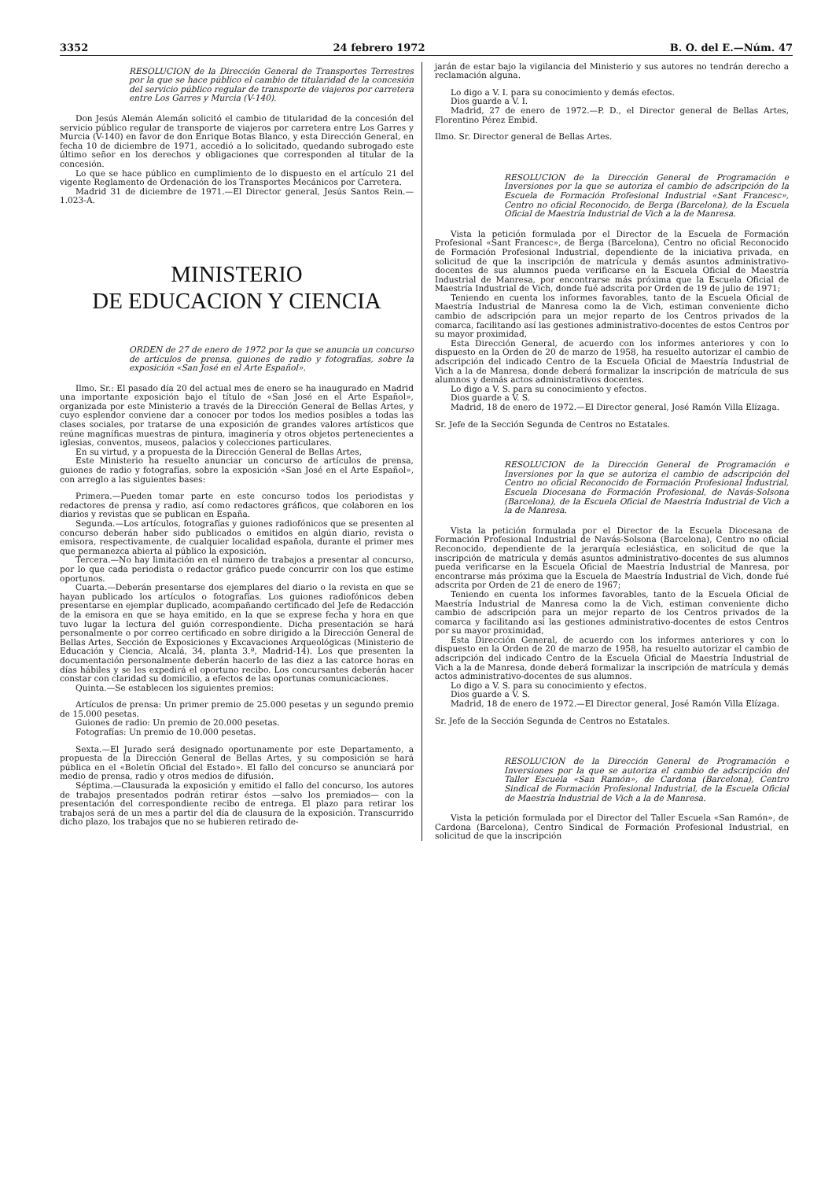3352 24 febrero 1972 B. O. del E.—Núm. 47
RESOLUCION de la Dirección General de Transportes Terrestres por la que se hace público el cambio de titularidad de la concesión del servicio público regular de transporte de viajeros por carretera entre Los Garres y Murcia (V-140).
Don Jesús Alemán Alemán solicitó el cambio de titularidad de la concesión del servicio público regular de transporte de viajeros por carretera entre Los Garres y Murcia (V-140) en favor de don Enrique Botas Blanco, y esta Dirección General, en fecha 10 de diciembre de 1971, accedió a lo solicitado, quedando subrogado este último señor en los derechos y obligaciones que corresponden al titular de la concesión.
Lo que se hace público en cumplimiento de lo dispuesto en el artículo 21 del vigente Reglamento de Ordenación de los Transportes Mecánicos por Carretera.
Madrid 31 de diciembre de 1971.—El Director general, Jesús Santos Rein.—1.023-A.
MINISTERIO
DE EDUCACION Y CIENCIA
ORDEN de 27 de enero de 1972 por la que se anuncia un concurso de artículos de prensa, guiones de radio y fotografías, sobre la exposición «San José en el Arte Español».
Ilmo. Sr.: El pasado día 20 del actual mes de enero se ha inaugurado en Madrid una importante exposición bajo el título de «San José en el Arte Español», organizada por este Ministerio a través de la Dirección General de Bellas Artes, y cuyo esplendor conviene dar a conocer por todos los medios posibles a todas las clases sociales, por tratarse de una exposición de grandes valores artísticos que reúne magníficas muestras de pintura, imaginería y otros objetos pertenecientes a iglesias, conventos, museos, palacios y colecciones particulares.
En su virtud, y a propuesta de la Dirección General de Bellas Artes,
Este Ministerio ha resuelto anunciar un concurso de artículos de prensa, guiones de radio y fotografías, sobre la exposición «San José en el Arte Español», con arreglo a las siguientes bases:
Primera.—Pueden tomar parte en este concurso todos los periodistas y redactores de prensa y radio, así como redactores gráficos, que colaboren en los diarios y revistas que se publican en España.
Segunda.—Los artículos, fotografías y guiones radiofónicos que se presenten al concurso deberán haber sido publicados o emitidos en algún diario, revista o emisora, respectivamente, de cualquier localidad española, durante el primer mes que permanezca abierta al público la exposición.
Tercera.—No hay limitación en el número de trabajos a presentar al concurso, por lo que cada periodista o redactor gráfico puede concurrir con los que estime oportunos.
Cuarta.—Deberán presentarse dos ejemplares del diario o la revista en que se hayan publicado los artículos o fotografías. Los guiones radiofónicos deben presentarse en ejemplar duplicado, acompañando certificado del Jefe de Redacción de la emisora en que se haya emitido, en la que se exprese fecha y hora en que tuvo lugar la lectura del guión correspondiente. Dicha presentación se hará personalmente o por correo certificado en sobre dirigido a la Dirección General de Bellas Artes, Sección de Exposiciones y Excavaciones Arqueológicas (Ministerio de Educación y Ciencia, Alcalá, 34, planta 3.ª, Madrid-14). Los que presenten la documentación personalmente deberán hacerlo de las diez a las catorce horas en días hábiles y se les expedirá el oportuno recibo. Los concursantes deberán hacer constar con claridad su domicilio, a efectos de las oportunas comunicaciones.
Quinta.—Se establecen los siguientes premios:
Artículos de prensa: Un primer premio de 25.000 pesetas y un segundo premio de 15.000 pesetas.
Guiones de radio: Un premio de 20.000 pesetas.
Fotografías: Un premio de 10.000 pesetas.
Sexta.—El Jurado será designado oportunamente por este Departamento, a propuesta de la Dirección General de Bellas Artes, y su composición se hará pública en el «Boletín Oficial del Estado». El fallo del concurso se anunciará por medio de prensa, radio y otros medios de difusión.
Séptima.—Clausurada la exposición y emitido el fallo del concurso, los autores de trabajos presentados podrán retirar éstos —salvo los premiados— con la presentación del correspondiente recibo de entrega. El plazo para retirar los trabajos será de un mes a partir del día de clausura de la exposición. Transcurrido dicho plazo, los trabajos que no se hubieren retirado de-
jarán de estar bajo la vigilancia del Ministerio y sus autores no tendrán derecho a reclamación alguna.
Lo digo a V. I. para su conocimiento y demás efectos.
Dios guarde a V. I.
Madrid, 27 de enero de 1972.—P. D., el Director general de Bellas Artes, Florentino Pérez Embid.
Ilmo. Sr. Director general de Bellas Artes.
RESOLUCION de la Dirección General de Programación e Inversiones por la que se autoriza el cambio de adscripción de la Escuela de Formación Profesional Industrial «Sant Francesc», Centro no oficial Reconocido, de Berga (Barcelona), de la Escuela Oficial de Maestría Industrial de Vich a la de Manresa.
Vista la petición formulada por el Director de la Escuela de Formación Profesional «Sant Francesc», de Berga (Barcelona), Centro no oficial Reconocido de Formación Profesional Industrial, dependiente de la iniciativa privada, en solicitud de que la inscripción de matrícula y demás asuntos administrativo-docentes de sus alumnos pueda verificarse en la Escuela Oficial de Maestría Industrial de Manresa, por encontrarse más próxima que la Escuela Oficial de Maestría Industrial de Vich, donde fué adscrita por Orden de 19 de julio de 1971;
Teniendo en cuenta los informes favorables, tanto de la Escuela Oficial de Maestría Industrial de Manresa como la de Vich, estiman conveniente dicho cambio de adscripción para un mejor reparto de los Centros privados de la comarca, facilitando así las gestiones administrativo-docentes de estos Centros por su mayor proximidad,
Esta Dirección General, de acuerdo con los informes anteriores y con lo dispuesto en la Orden de 20 de marzo de 1958, ha resuelto autorizar el cambio de adscripción del indicado Centro de la Escuela Oficial de Maestría Industrial de Vich a la de Manresa, donde deberá formalizar la inscripción de matrícula de sus alumnos y demás actos administrativos docentes.
Lo digo a V. S. para su conocimiento y efectos.
Dios guarde a V. S.
Madrid, 18 de enero de 1972.—El Director general, José Ramón Villa Elízaga.
Sr. Jefe de la Sección Segunda de Centros no Estatales.
RESOLUCION de la Dirección General de Programación e Inversiones por la que se autoriza el cambio de adscripción del Centro no oficial Reconocido de Formación Profesional Industrial, Escuela Diocesana de Formación Profesional, de Navás-Solsona (Barcelona), de la Escuela Oficial de Maestría Industrial de Vich a la de Manresa.
Vista la petición formulada por el Director de la Escuela Diocesana de Formación Profesional Industrial de Navás-Solsona (Barcelona), Centro no oficial Reconocido, dependiente de la jerarquía eclesiástica, en solicitud de que la inscripción de matrícula y demás asuntos administrativo-docentes de sus alumnos pueda verificarse en la Escuela Oficial de Maestría Industrial de Manresa, por encontrarse más próxima que la Escuela de Maestría Industrial de Vich, donde fué adscrita por Orden de 21 de enero de 1967;
Teniendo en cuenta los informes favorables, tanto de la Escuela Oficial de Maestría Industrial de Manresa como la de Vich, estiman conveniente dicho cambio de adscripción para un mejor reparto de los Centros privados de la comarca y facilitando así las gestiones administrativo-docentes de estos Centros por su mayor proximidad,
Esta Dirección General, de acuerdo con los informes anteriores y con lo dispuesto en la Orden de 20 de marzo de 1958, ha resuelto autorizar el cambio de adscripción del indicado Centro de la Escuela Oficial de Maestría Industrial de Vich a la de Manresa, donde deberá formalizar la inscripción de matrícula y demás actos administrativo-docentes de sus alumnos.
Lo digo a V. S. para su conocimiento y efectos.
Dios guarde a V. S.
Madrid, 18 de enero de 1972.—El Director general, José Ramón Villa Elízaga.
Sr. Jefe de la Sección Segunda de Centros no Estatales.
RESOLUCION de la Dirección General de Programación e Inversiones por la que se autoriza el cambio de adscripción del Taller Escuela «San Ramón», de Cardona (Barcelona), Centro Sindical de Formación Profesional Industrial, de la Escuela Oficial de Maestría Industrial de Vich a la de Manresa.
Vista la petición formulada por el Director del Taller Escuela «San Ramón», de Cardona (Barcelona), Centro Sindical de Formación Profesional Industrial, en solicitud de que la inscripción